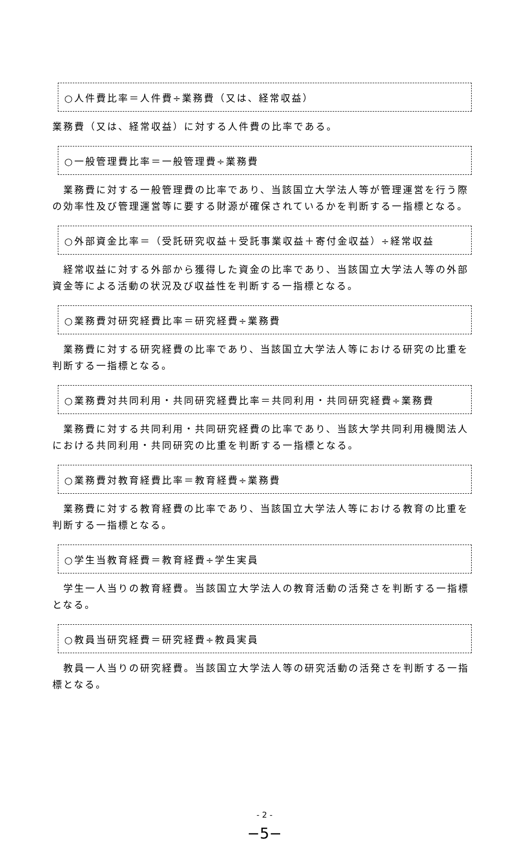○人件費比率＝人件費÷業務費（又は、経常収益）
業務費（又は、経常収益）に対する人件費の比率である。
○一般管理費比率＝一般管理費÷業務費
　業務費に対する一般管理費の比率であり、当該国立大学法人等が管理運営を行う際の効率性及び管理運営等に要する財源が確保されているかを判断する一指標となる。
○外部資金比率＝（受託研究収益＋受託事業収益＋寄付金収益）÷経常収益
　経常収益に対する外部から獲得した資金の比率であり、当該国立大学法人等の外部資金等による活動の状況及び収益性を判断する一指標となる。
○業務費対研究経費比率＝研究経費÷業務費
　業務費に対する研究経費の比率であり、当該国立大学法人等における研究の比重を判断する一指標となる。
○業務費対共同利用・共同研究経費比率＝共同利用・共同研究経費÷業務費
　業務費に対する共同利用・共同研究経費の比率であり、当該大学共同利用機関法人における共同利用・共同研究の比重を判断する一指標となる。
○業務費対教育経費比率＝教育経費÷業務費
　業務費に対する教育経費の比率であり、当該国立大学法人等における教育の比重を判断する一指標となる。
○学生当教育経費＝教育経費÷学生実員
　学生一人当りの教育経費。当該国立大学法人の教育活動の活発さを判断する一指標となる。
○教員当研究経費＝研究経費÷教員実員
　教員一人当りの研究経費。当該国立大学法人等の研究活動の活発さを判断する一指標となる。
- 2 -
−5−